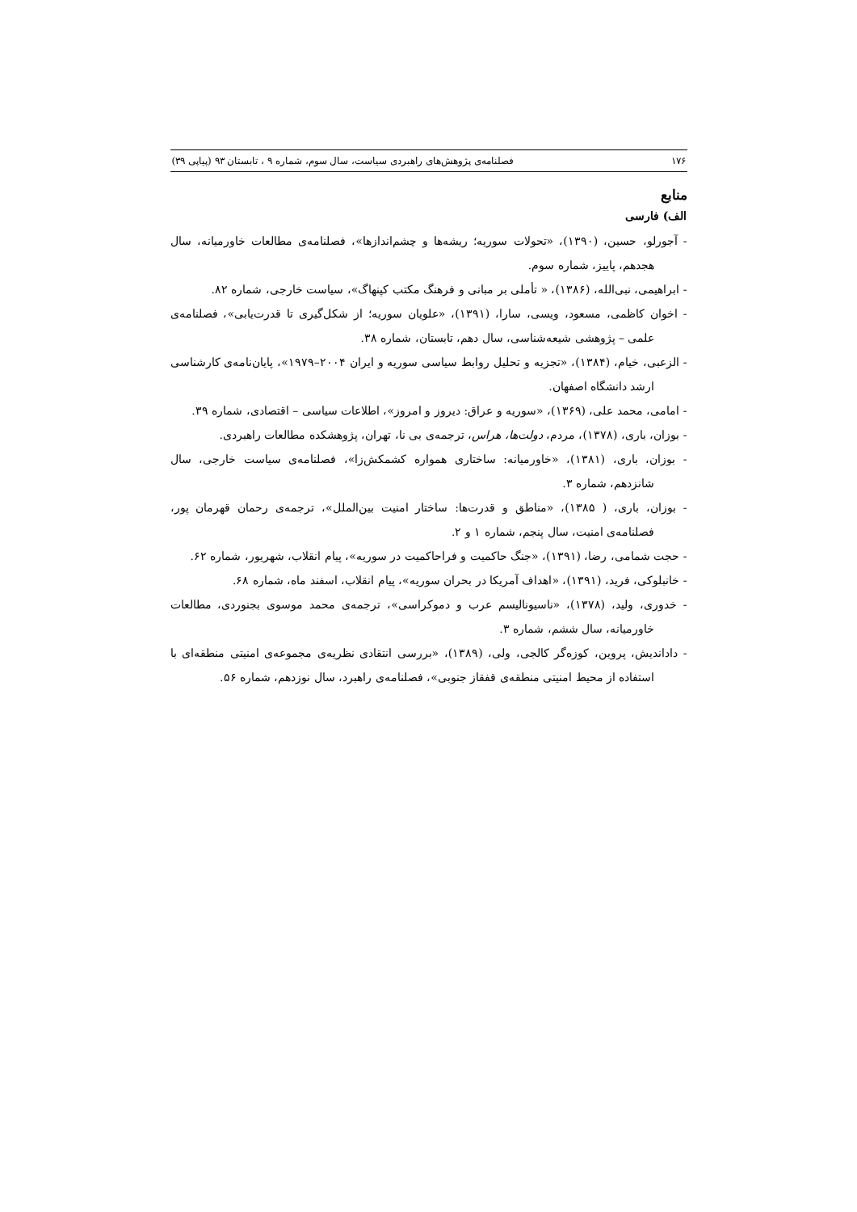۱۷۶ فصلنامه‌ی پژوهش‌های راهبردی سیاست، سال سوم، شماره ۹ ، تابستان ۹۳ (پیاپی ۳۹)
منابع
الف) فارسی
- آجورلو، حسین، (۱۳۹۰)، «تحولات سوریه؛ ریشه‌ها و چشم‌اندازها»، فصلنامه‌ی مطالعات خاورمیانه، سال هجدهم، پاییز، شماره سوم.
- ابراهیمی، نبی‌الله، (۱۳۸۶)، « تأملی بر مبانی و فرهنگ مکتب کپنهاگ»، سیاست خارجی، شماره ۸۲.
- اخوان کاظمی، مسعود، ویسی، سارا، (۱۳۹۱)، «علویان سوریه؛ از شکل‌گیری تا قدرت‌یابی»، فصلنامه‌ی علمی – پژوهشی شیعه‌شناسی، سال دهم، تابستان، شماره ۳۸.
- الزعبی، خیام، (۱۳۸۴)، «تجزیه و تحلیل روابط سیاسی سوریه و ایران ۲۰۰۴–۱۹۷۹»، پایان‌نامه‌ی کارشناسی ارشد دانشگاه اصفهان.
- امامی، محمد علی، (۱۳۶۹)، «سوریه و عراق: دیروز و امروز»، اطلاعات سیاسی – اقتصادی، شماره ۳۹.
- بوزان، باری، (۱۳۷۸)، مردم، دولت‌ها، هراس، ترجمه‌ی بی نا، تهران، پژوهشکده مطالعات راهبردی.
- بوزان، باری، (۱۳۸۱)، «خاورمیانه: ساختاری همواره کشمکش‌زا»، فصلنامه‌ی سیاست خارجی، سال شانزدهم، شماره ۳.
- بوزان، باری، ( ۱۳۸۵)، «مناطق و قدرت‌ها: ساختار امنیت بین‌الملل»، ترجمه‌ی رحمان قهرمان پور، فصلنامه‌ی امنیت، سال پنجم، شماره ۱ و ۲.
- حجت شمامی، رضا، (۱۳۹۱)، «جنگ حاکمیت و فراحاکمیت در سوریه»، پیام انقلاب، شهریور، شماره ۶۲.
- خانبلوکی، فرید، (۱۳۹۱)، «اهداف آمریکا در بحران سوریه»، پیام انقلاب، اسفند ماه، شماره ۶۸.
- خدوری، ولید، (۱۳۷۸)، «ناسیونالیسم عرب و دموکراسی»، ترجمه‌ی محمد موسوی بجنوردی، مطالعات خاورمیانه، سال ششم، شماره ۳.
- دادانديش، پروین، کوزه‌گر کالجی، ولی، (۱۳۸۹)، «بررسی انتقادی نظریه‌ی مجموعه‌ی امنیتی منطقه‌ای با استفاده از محیط امنیتی منطقه‌ی قفقاز جنوبی»، فصلنامه‌ی راهبرد، سال نوزدهم، شماره ۵۶.